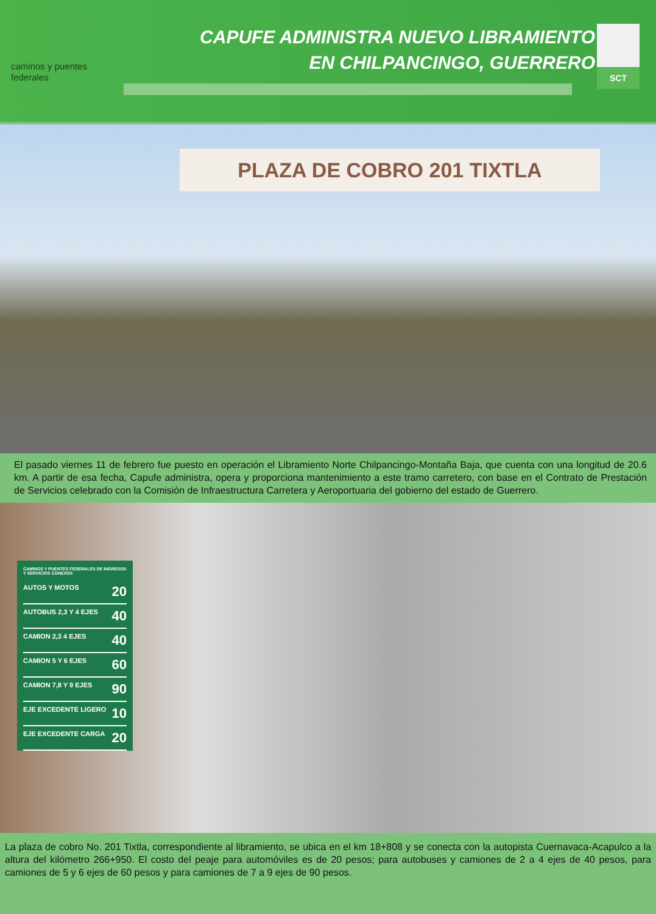caminos y puentes
federales
CAPUFE ADMINISTRA NUEVO LIBRAMIENTO
EN CHILPANCINGO, GUERRERO
SCT
PLAZA DE COBRO 201 TIXTLA
El pasado viernes 11 de febrero fue puesto en operación el Libramiento Norte Chilpancingo-Montaña Baja, que cuenta con una longitud de 20.6 km. A partir de esa fecha, Capufe administra, opera y proporciona mantenimiento a este tramo carretero, con base en el Contrato de Prestación de Servicios celebrado con la Comisión de Infraestructura Carretera y Aeroportuaria del gobierno del estado de Guerrero.
CAMINOS Y PUENTES FEDERALES DE INGRESOS Y SERVICIOS CONEXOS
AUTOS Y MOTOS 20
AUTOBUS 2,3 Y 4 EJES 40
CAMION 2,3 4 EJES 40
CAMION 5 Y 6 EJES 60
CAMION 7,8 Y 9 EJES 90
EJE EXCEDENTE LIGERO 10
EJE EXCEDENTE CARGA 20
La plaza de cobro No. 201 Tixtla, correspondiente al libramiento, se ubica en el km 18+808 y se conecta con la autopista Cuernavaca-Acapulco a la altura del kilómetro 266+950. El costo del peaje para automóviles es de 20 pesos; para autobuses y camiones de 2 a 4 ejes de 40 pesos, para camiones de 5 y 6 ejes de 60 pesos y para camiones de 7 a 9 ejes de 90 pesos.